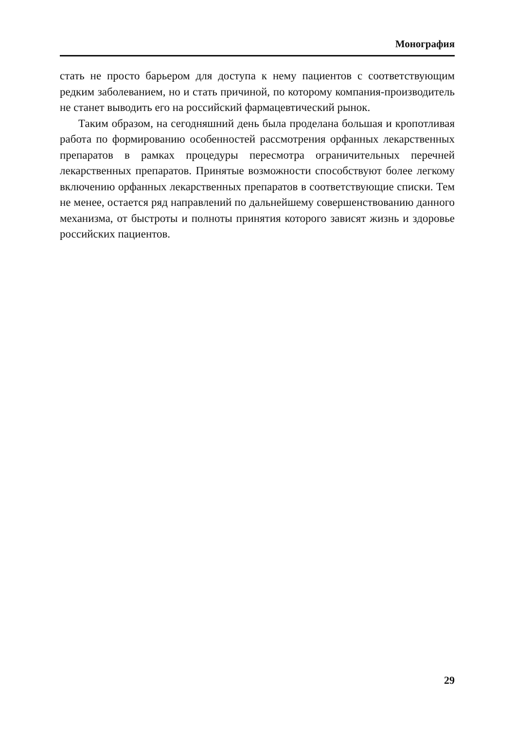Монография
стать не просто барьером для доступа к нему пациентов с соответству­ющим редким заболеванием, но и стать причиной, по которому ком­пания-производитель не станет выводить его на российский фарма­цевтический рынок.
Таким образом, на сегодняшний день была проделана большая и кропотливая работа по формированию особенностей рассмотрения орфанных лекарственных препаратов в рамках процедуры пересмотра ограничительных перечней лекарственных препаратов. Принятые воз­можности способствуют более легкому включению орфанных лекар­ственных препаратов в соответствующие списки. Тем не менее, оста­ется ряд направлений по дальнейшему совершенствованию данного механизма, от быстроты и полноты принятия которого зависят жизнь и здоровье российских пациентов.
29